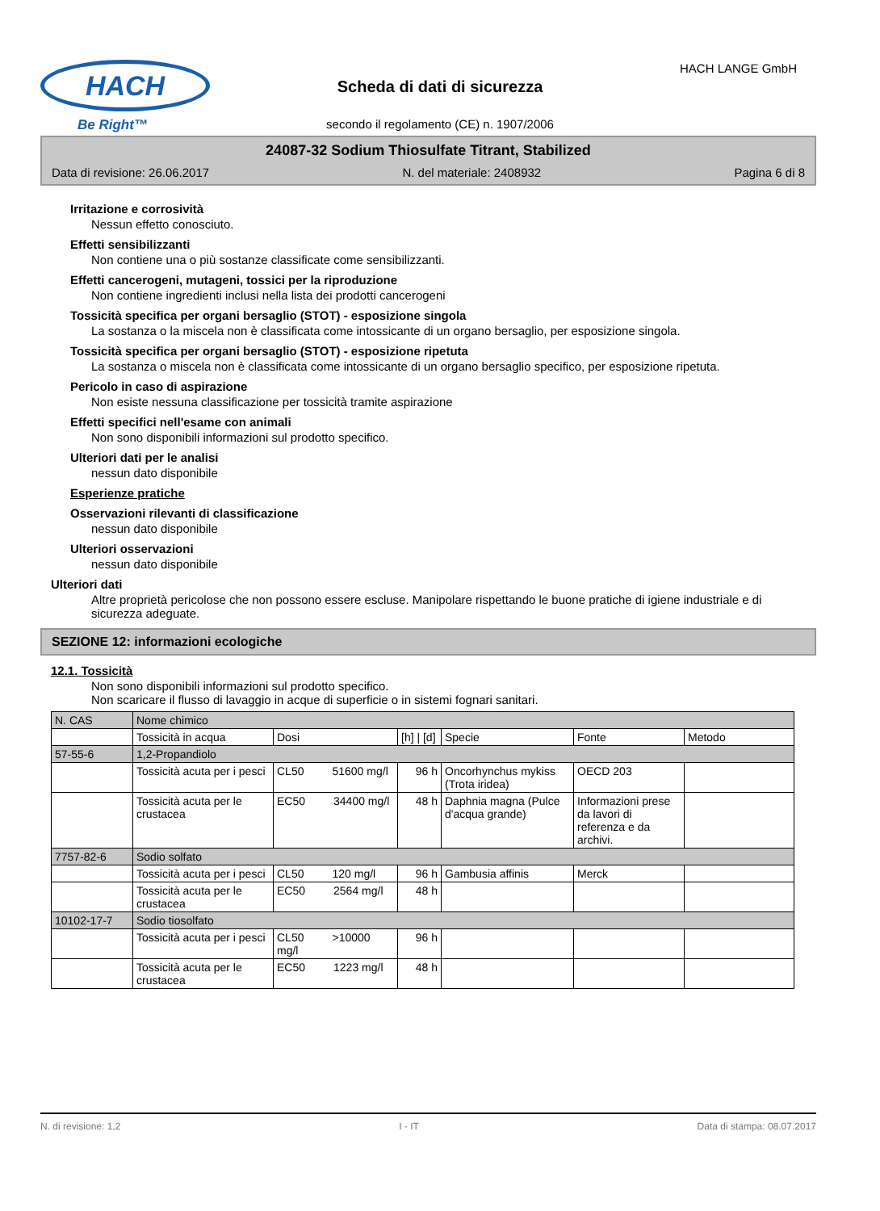HACH
Be Right™
HACH LANGE GmbH
Scheda di dati di sicurezza
secondo il regolamento (CE) n. 1907/2006
24087-32 Sodium Thiosulfate Titrant, Stabilized
Data di revisione: 26.06.2017 N. del materiale: 2408932 Pagina 6 di 8
Irritazione e corrosività
Nessun effetto conosciuto.
Effetti sensibilizzanti
Non contiene una o più sostanze classificate come sensibilizzanti.
Effetti cancerogeni, mutageni, tossici per la riproduzione
Non contiene ingredienti inclusi nella lista dei prodotti cancerogeni
Tossicità specifica per organi bersaglio (STOT) - esposizione singola
La sostanza o la miscela non è classificata come intossicante di un organo bersaglio, per esposizione singola.
Tossicità specifica per organi bersaglio (STOT) - esposizione ripetuta
La sostanza o miscela non è classificata come intossicante di un organo bersaglio specifico, per esposizione ripetuta.
Pericolo in caso di aspirazione
Non esiste nessuna classificazione per tossicità tramite aspirazione
Effetti specifici nell'esame con animali
Non sono disponibili informazioni sul prodotto specifico.
Ulteriori dati per le analisi
nessun dato disponibile
Esperienze pratiche
Osservazioni rilevanti di classificazione
nessun dato disponibile
Ulteriori osservazioni
nessun dato disponibile
Ulteriori dati
Altre proprietà pericolose che non possono essere escluse. Manipolare rispettando le buone pratiche di igiene industriale e di sicurezza adeguate.
SEZIONE 12: informazioni ecologiche
12.1. Tossicità
Non sono disponibili informazioni sul prodotto specifico.
Non scaricare il flusso di lavaggio in acque di superficie o in sistemi fognari sanitari.
| N. CAS | Nome chimico | | | | | |
| | Tossicità in acqua | Dosi | [h] / [d] | Specie | Fonte | Metodo |
| 57-55-6 | 1,2-Propandiolo | | | | | |
| | Tossicità acuta per i pesci | CL50 51600 mg/l | 96 h | Oncorhynchus mykiss (Trota iridea) | OECD 203 | |
| | Tossicità acuta per le crustacea | EC50 34400 mg/l | 48 h | Daphnia magna (Pulce d'acqua grande) | Informazioni prese da lavori di referenza e da archivi. | |
| 7757-82-6 | Sodio solfato | | | | | |
| | Tossicità acuta per i pesci | CL50 120 mg/l | 96 h | Gambusia affinis | Merck | |
| | Tossicità acuta per le crustacea | EC50 2564 mg/l | 48 h | | | |
| 10102-17-7 | Sodio tiosolfato | | | | | |
| | Tossicità acuta per i pesci | CL50 >10000 mg/l | 96 h | | | |
| | Tossicità acuta per le crustacea | EC50 1223 mg/l | 48 h | | | |
N. di revisione: 1,2 I - IT Data di stampa: 08.07.2017